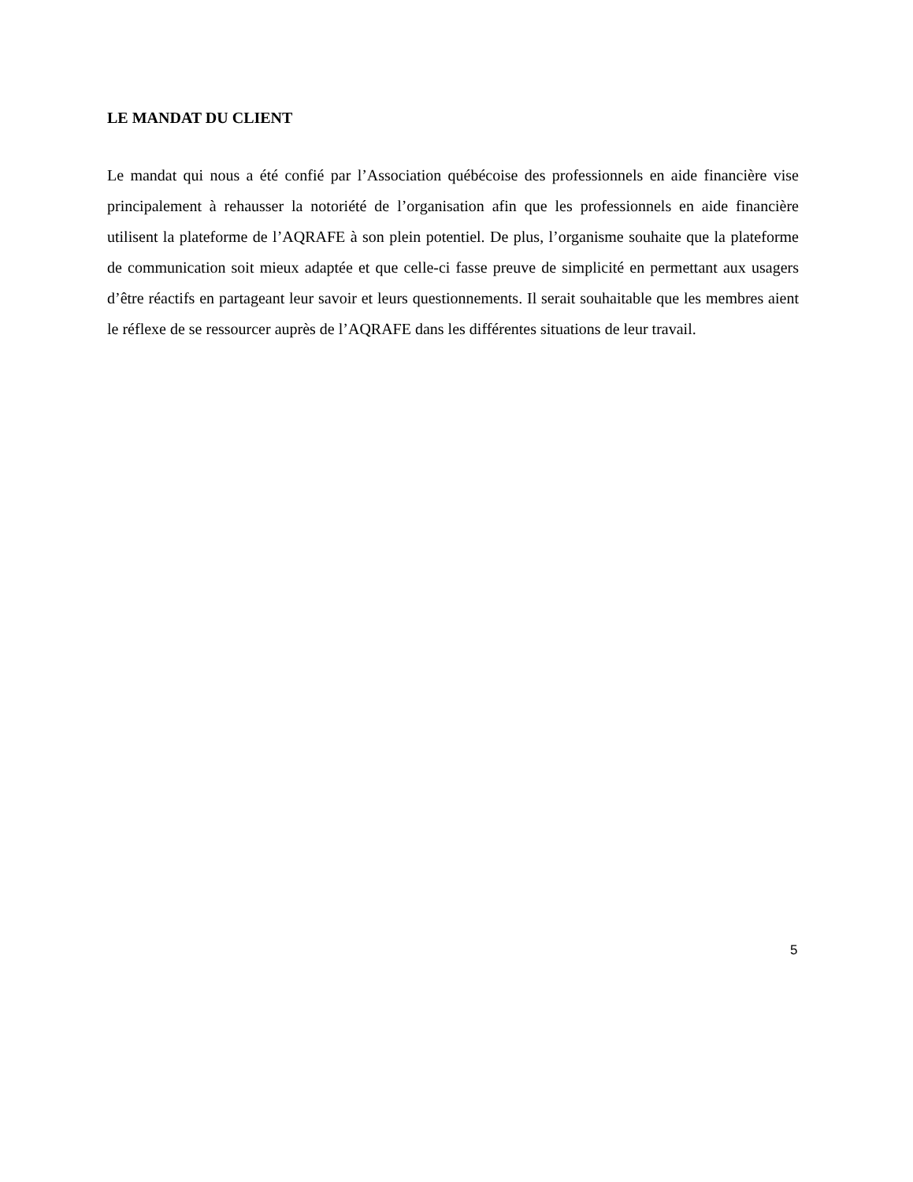LE MANDAT DU CLIENT
Le mandat qui nous a été confié par l’Association québécoise des professionnels en aide financière vise principalement à rehausser la notoriété de l’organisation afin que les professionnels en aide financière utilisent la plateforme de l’AQRAFE à son plein potentiel. De plus, l’organisme souhaite que la plateforme de communication soit mieux adaptée et que celle-ci fasse preuve de simplicité en permettant aux usagers d’être réactifs en partageant leur savoir et leurs questionnements. Il serait souhaitable que les membres aient le réflexe de se ressourcer auprès de l’AQRAFE dans les différentes situations de leur travail.
5